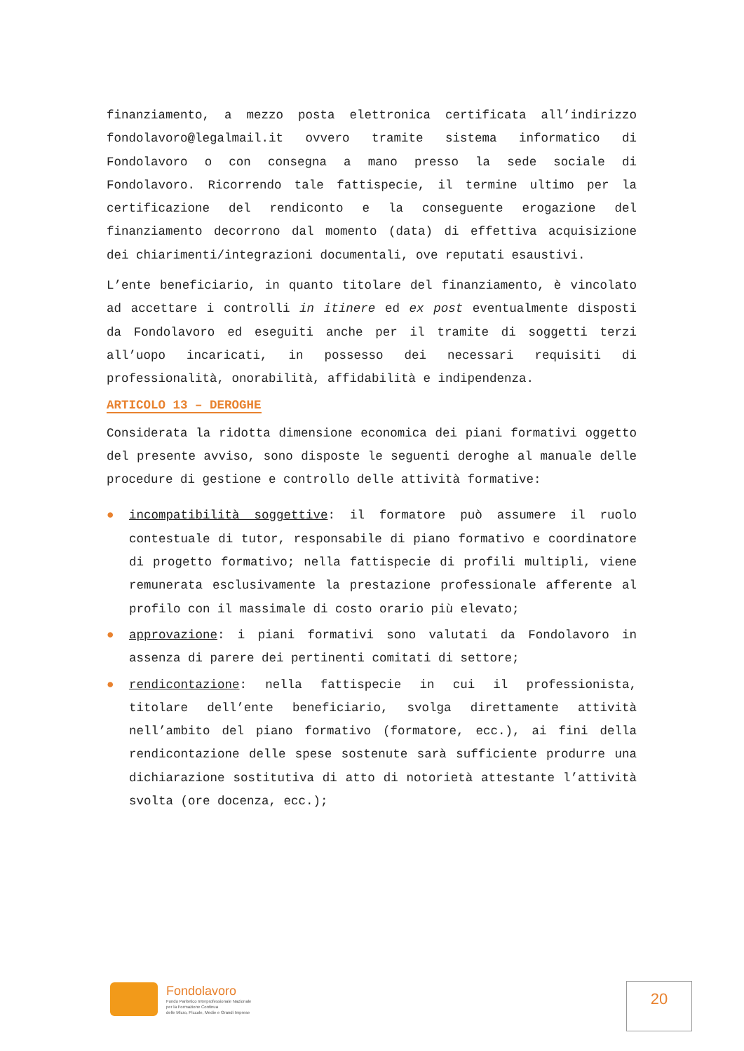finanziamento, a mezzo posta elettronica certificata all’indirizzo fondolavoro@legalmail.it ovvero tramite sistema informatico di Fondolavoro o con consegna a mano presso la sede sociale di Fondolavoro. Ricorrendo tale fattispecie, il termine ultimo per la certificazione del rendiconto e la conseguente erogazione del finanziamento decorrono dal momento (data) di effettiva acquisizione dei chiarimenti/integrazioni documentali, ove reputati esaustivi.
L’ente beneficiario, in quanto titolare del finanziamento, è vincolato ad accettare i controlli in itinere ed ex post eventualmente disposti da Fondolavoro ed eseguiti anche per il tramite di soggetti terzi all’uopo incaricati, in possesso dei necessari requisiti di professionalità, onorabilità, affidabilità e indipendenza.
ARTICOLO 13 – DEROGHE
Considerata la ridotta dimensione economica dei piani formativi oggetto del presente avviso, sono disposte le seguenti deroghe al manuale delle procedure di gestione e controllo delle attività formative:
● incompatibilità soggettive: il formatore può assumere il ruolo contestuale di tutor, responsabile di piano formativo e coordinatore di progetto formativo; nella fattispecie di profili multipli, viene remunerata esclusivamente la prestazione professionale afferente al profilo con il massimale di costo orario più elevato;
● approvazione: i piani formativi sono valutati da Fondolavoro in assenza di parere dei pertinenti comitati di settore;
● rendicontazione: nella fattispecie in cui il professionista, titolare dell’ente beneficiario, svolga direttamente attività nell’ambito del piano formativo (formatore, ecc.), ai fini della rendicontazione delle spese sostenute sarà sufficiente produrre una dichiarazione sostitutiva di atto di notorietà attestante l’attività svolta (ore docenza, ecc.);
Fondolavoro
Fondo Paritetico Interprofessionale Nazionale
per la Formazione Continua
delle Micro, Piccole, Medie e Grandi Imprese
20